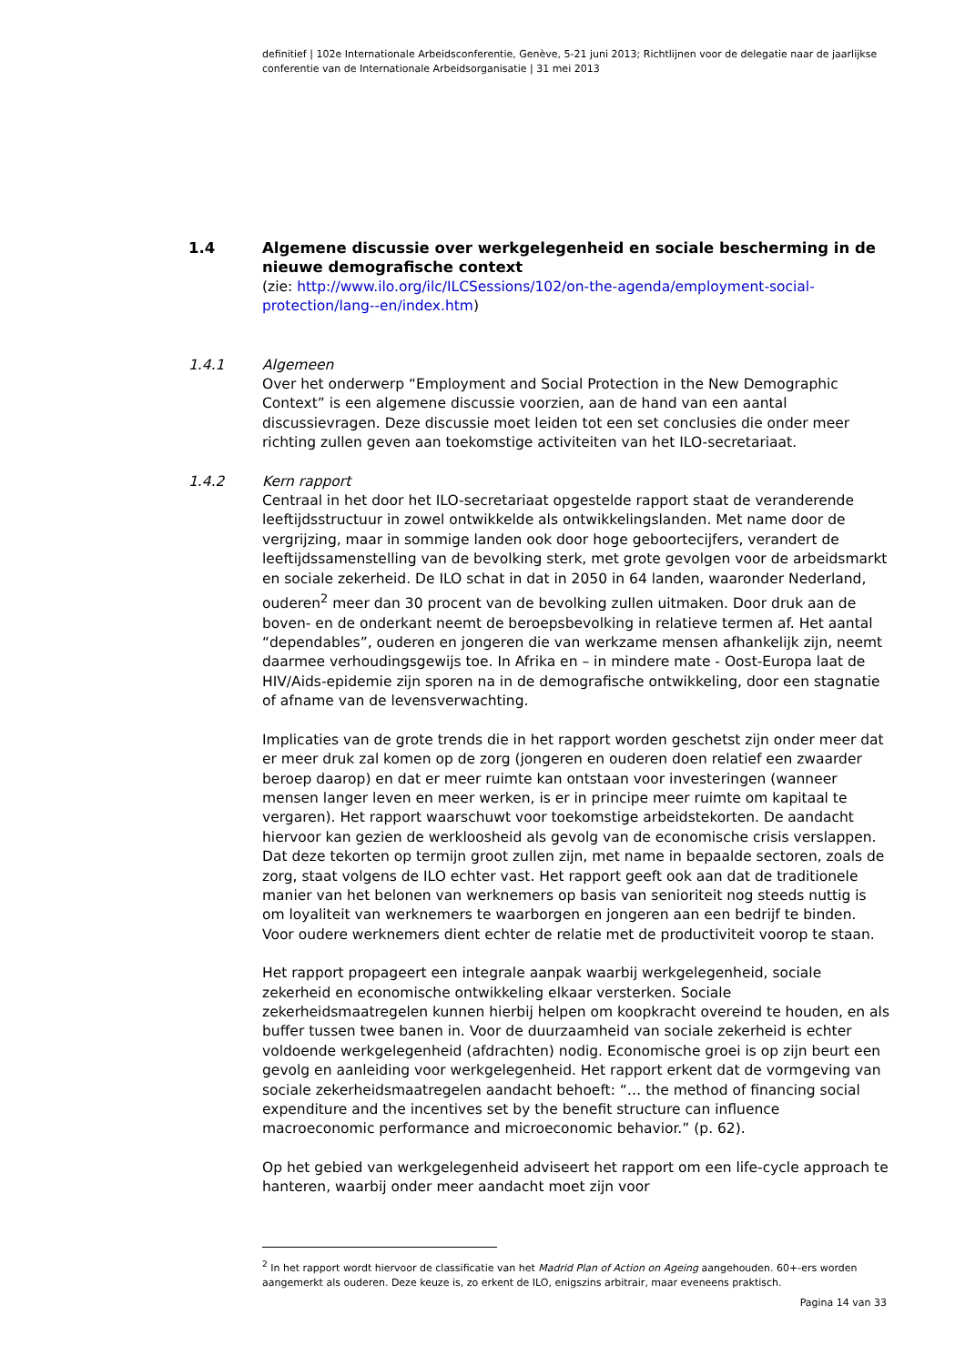definitief | 102e Internationale Arbeidsconferentie, Genève, 5-21 juni 2013; Richtlijnen voor de delegatie naar de jaarlijkse conferentie van de Internationale Arbeidsorganisatie | 31 mei 2013
1.4 Algemene discussie over werkgelegenheid en sociale bescherming in de nieuwe demografische context
(zie: http://www.ilo.org/ilc/ILCSessions/102/on-the-agenda/employment-social-protection/lang--en/index.htm)
1.4.1 Algemeen
Over het onderwerp “Employment and Social Protection in the New Demographic Context” is een algemene discussie voorzien, aan de hand van een aantal discussievragen. Deze discussie moet leiden tot een set conclusies die onder meer richting zullen geven aan toekomstige activiteiten van het ILO-secretariaat.
1.4.2 Kern rapport
Centraal in het door het ILO-secretariaat opgestelde rapport staat de veranderende leeftijdsstructuur in zowel ontwikkelde als ontwikkelingslanden. Met name door de vergrijzing, maar in sommige landen ook door hoge geboortecijfers, verandert de leeftijdssamenstelling van de bevolking sterk, met grote gevolgen voor de arbeidsmarkt en sociale zekerheid. De ILO schat in dat in 2050 in 64 landen, waaronder Nederland, ouderen<sup>2</sup> meer dan 30 procent van de bevolking zullen uitmaken. Door druk aan de boven- en de onderkant neemt de beroepsbevolking in relatieve termen af. Het aantal “dependables”, ouderen en jongeren die van werkzame mensen afhankelijk zijn, neemt daarmee verhoudingsgewijs toe. In Afrika en – in mindere mate - Oost-Europa laat de HIV/Aids-epidemie zijn sporen na in de demografische ontwikkeling, door een stagnatie of afname van de levensverwachting.
Implicaties van de grote trends die in het rapport worden geschetst zijn onder meer dat er meer druk zal komen op de zorg (jongeren en ouderen doen relatief een zwaarder beroep daarop) en dat er meer ruimte kan ontstaan voor investeringen (wanneer mensen langer leven en meer werken, is er in principe meer ruimte om kapitaal te vergaren). Het rapport waarschuwt voor toekomstige arbeidstekorten. De aandacht hiervoor kan gezien de werkloosheid als gevolg van de economische crisis verslappen. Dat deze tekorten op termijn groot zullen zijn, met name in bepaalde sectoren, zoals de zorg, staat volgens de ILO echter vast. Het rapport geeft ook aan dat de traditionele manier van het belonen van werknemers op basis van senioriteit nog steeds nuttig is om loyaliteit van werknemers te waarborgen en jongeren aan een bedrijf te binden. Voor oudere werknemers dient echter de relatie met de productiviteit voorop te staan.
Het rapport propageert een integrale aanpak waarbij werkgelegenheid, sociale zekerheid en economische ontwikkeling elkaar versterken. Sociale zekerheidsmaatregelen kunnen hierbij helpen om koopkracht overeind te houden, en als buffer tussen twee banen in. Voor de duurzaamheid van sociale zekerheid is echter voldoende werkgelegenheid (afdrachten) nodig. Economische groei is op zijn beurt een gevolg en aanleiding voor werkgelegenheid. Het rapport erkent dat de vormgeving van sociale zekerheidsmaatregelen aandacht behoeft: “… the method of financing social expenditure and the incentives set by the benefit structure can influence macroeconomic performance and microeconomic behavior.” (p. 62).
Op het gebied van werkgelegenheid adviseert het rapport om een life-cycle approach te hanteren, waarbij onder meer aandacht moet zijn voor
<sup>2</sup> In het rapport wordt hiervoor de classificatie van het Madrid Plan of Action on Ageing aangehouden. 60+-ers worden aangemerkt als ouderen. Deze keuze is, zo erkent de ILO, enigszins arbitrair, maar eveneens praktisch.
Pagina 14 van 33